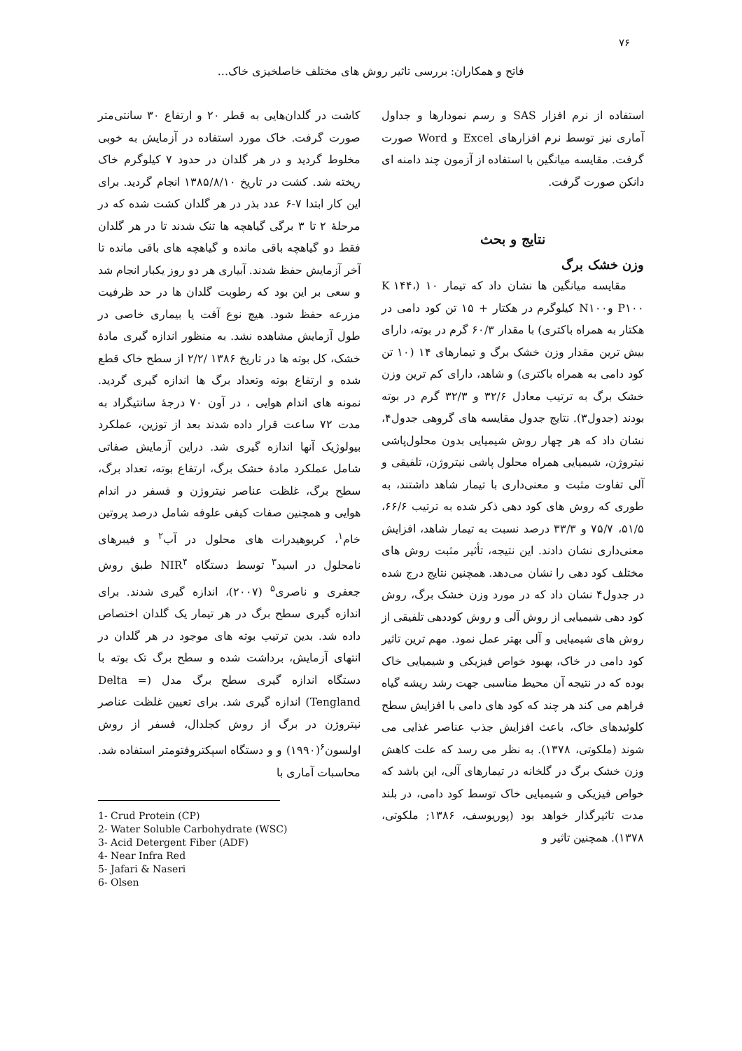۷۶
فاتح و همکاران: بررسی تاثیر روش های مختلف خاصلخیزی خاک...
کاشت در گلدان‌هایی به قطر ۲۰ و ارتفاع ۳۰ سانتی‌متر صورت گرفت. خاک مورد استفاده در آزمایش به خوبی مخلوط گردید و در هر گلدان در حدود ۷ کیلوگرم خاک ریخته شد. کشت در تاریخ ۱۳۸۵/۸/۱۰ انجام گردید. برای این کار ابتدا ۷-۶ عدد بذر در هر گلدان کشت شده که در مرحلۀ ۲ تا ۳ برگی گیاهچه ها تنک شدند تا در هر گلدان فقط دو گیاهچه باقی مانده و گیاهچه های باقی مانده تا آخر آزمایش حفظ شدند. آبیاری هر دو روز یکبار انجام شد و سعی بر این بود که رطوبت گلدان ها در حد ظرفیت مزرعه حفظ شود. هیچ نوع آفت یا بیماری خاصی در طول آزمایش مشاهده نشد. به منظور اندازه گیری مادۀ خشک، کل بوته ها در تاریخ ۱۳۸۶ /۲/۲ از سطح خاک قطع شده و ارتفاع بوته وتعداد برگ ها اندازه گیری گردید. نمونه های اندام هوایی ، در آون ۷۰ درجۀ سانتیگراد به مدت ۷۲ ساعت قرار داده شدند بعد از توزین، عملکرد بیولوژیک آنها اندازه گیری شد. دراین آزمایش صفاتی شامل عملکرد مادۀ خشک برگ، ارتفاع بوته، تعداد برگ، سطح برگ، غلظت عناصر نیتروژن و فسفر در اندام هوایی و همچنین صفات کیفی علوفه شامل درصد پروتین خام<sup>۱</sup>، کربوهیدرات های محلول در آب<sup>۲</sup> و فیبرهای نامحلول در اسید<sup>۳</sup> توسط دستگاه NIR<sup>۴</sup> طبق روش جعفری و ناصری<sup>۵</sup> (۲۰۰۷)، اندازه گیری شدند. برای اندازه گیری سطح برگ در هر تیمار یک گلدان اختصاص داده شد. بدین ترتیب بوته های موجود در هر گلدان در انتهای آزمایش، برداشت شده و سطح برگ تک بوته با دستگاه اندازه گیری سطح برگ مدل (Delta = Tengland) اندازه گیری شد. برای تعیین غلظت عناصر نیتروژن در برگ از روش کجلدال، فسفر از روش اولسون<sup>۶</sup>(۱۹۹۰) و و دستگاه اسپکتروفتومتر استفاده شد. محاسبات آماری با
1- Crud Protein (CP)
2- Water Soluble Carbohydrate (WSC)
3- Acid Detergent Fiber (ADF)
4- Near Infra Red
5- Jafari & Naseri
6- Olsen
استفاده از نرم افزار SAS و رسم نمودارها و جداول آماری نیز توسط نرم افزارهای Excel و Word صورت گرفت. مقایسه میانگین با استفاده از آزمون چند دامنه ای دانکن صورت گرفت.
نتایج و بحث
وزن خشک برگ
مقایسه میانگین ها نشان داد که تیمار ۱۰ (K ۱۴۴، P۱۰۰ وN۱۰۰ کیلوگرم در هکتار + ۱۵ تن کود دامی در هکتار به همراه باکتری) با مقدار ۶۰/۳ گرم در بوته، دارای بیش ترین مقدار وزن خشک برگ و تیمارهای ۱۴ (۱۰ تن کود دامی به همراه باکتری) و شاهد، دارای کم ترین وزن خشک برگ به ترتیب معادل ۳۲/۶ و ۳۲/۳ گرم در بوته بودند (جدول۳). نتایج جدول مقایسه های گروهی جدول۴، نشان داد که هر چهار روش شیمیایی بدون محلول‌پاشی نیتروژن، شیمیایی همراه محلول پاشی نیتروژن، تلفیقی و آلی تفاوت مثبت و معنی‌داری با تیمار شاهد داشتند، به طوری که روش های کود دهی ذکر شده به ترتیب ۶۶/۶، ۵۱/۵، ۷۵/۷ و ۳۳/۳ درصد نسبت به تیمار شاهد، افزایش معنی‌داری نشان دادند. این نتیجه، تأثیر مثبت روش های مختلف کود دهی را نشان می‌دهد. همچنین نتایج درج شده در جدول۴ نشان داد که در مورد وزن خشک برگ، روش کود دهی شیمیایی از روش آلی و روش کوددهی تلفیقی از روش های شیمیایی و آلی بهتر عمل نمود. مهم ترین تاثیر کود دامی در خاک، بهبود خواص فیزیکی و شیمیایی خاک بوده که در نتیجه آن محیط مناسبی جهت رشد ریشه گیاه فراهم می کند هر چند که کود های دامی با افزایش سطح کلوئیدهای خاک، باعث افزایش جذب عناصر غذایی می شوند (ملکوتی، ۱۳۷۸). به نظر می رسد که علت کاهش وزن خشک برگ در گلخانه در تیمارهای آلی، این باشد که خواص فیزیکی و شیمیایی خاک توسط کود دامی، در بلند مدت تاثیرگذار خواهد بود (پوریوسف، ۱۳۸۶; ملکوتی، ۱۳۷۸). همچنین تاثیر و